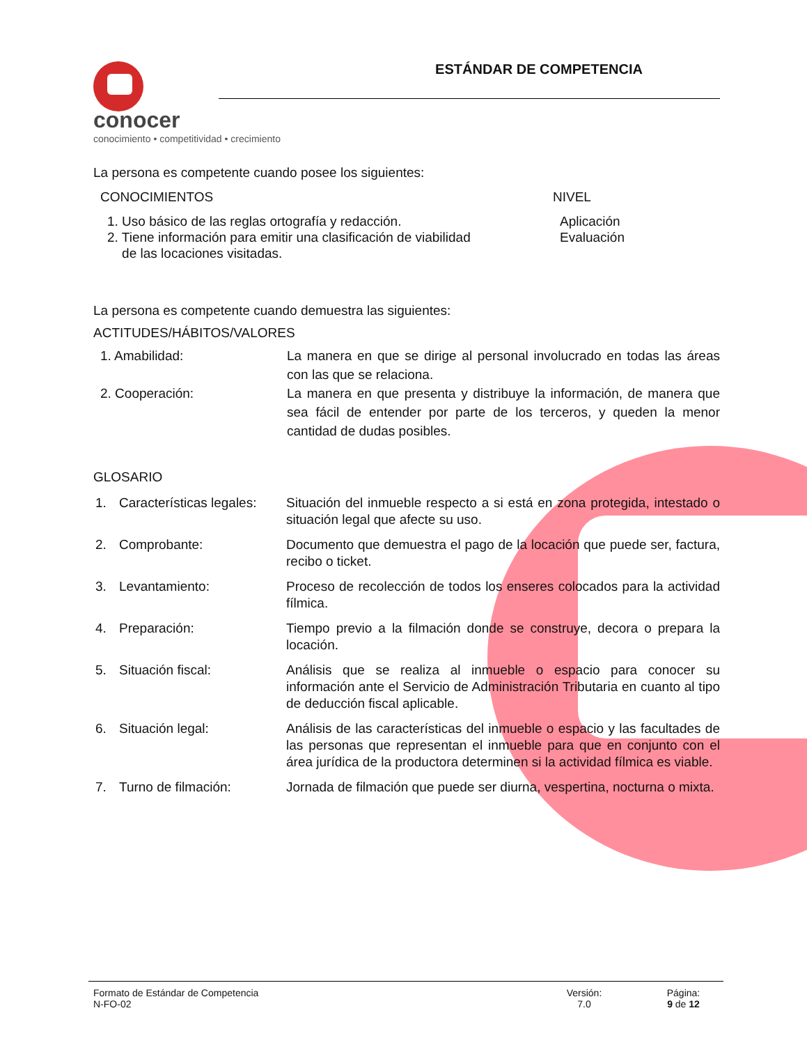conocer
conocimiento • competitividad • crecimiento
ESTÁNDAR DE COMPETENCIA
La persona es competente cuando posee los siguientes:
CONOCIMIENTOS NIVEL
1. Uso básico de las reglas ortografía y redacción.
2. Tiene información para emitir una clasificación de viabilidad
de las locaciones visitadas.
Aplicación
Evaluación
La persona es competente cuando demuestra las siguientes:
ACTITUDES/HÁBITOS/VALORES
1. Amabilidad: La manera en que se dirige al personal involucrado en todas las áreas con las que se relaciona.
2. Cooperación: La manera en que presenta y distribuye la información, de manera que sea fácil de entender por parte de los terceros, y queden la menor cantidad de dudas posibles.
GLOSARIO
1. Características legales:
Situación del inmueble respecto a si está en zona protegida, intestado o situación legal que afecte su uso.
2. Comprobante: Documento que demuestra el pago de la locación que puede ser, factura, recibo o ticket.
3. Levantamiento: Proceso de recolección de todos los enseres colocados para la actividad fílmica.
4. Preparación: Tiempo previo a la filmación donde se construye, decora o prepara la locación.
5. Situación fiscal: Análisis que se realiza al inmueble o espacio para conocer su información ante el Servicio de Administración Tributaria en cuanto al tipo de deducción fiscal aplicable.
6. Situación legal: Análisis de las características del inmueble o espacio y las facultades de las personas que representan el inmueble para que en conjunto con el área jurídica de la productora determinen si la actividad fílmica es viable.
7. Turno de filmación: Jornada de filmación que puede ser diurna, vespertina, nocturna o mixta.
Formato de Estándar de Competencia
N-FO-02
Versión:
7.0
Página:
9 de 12